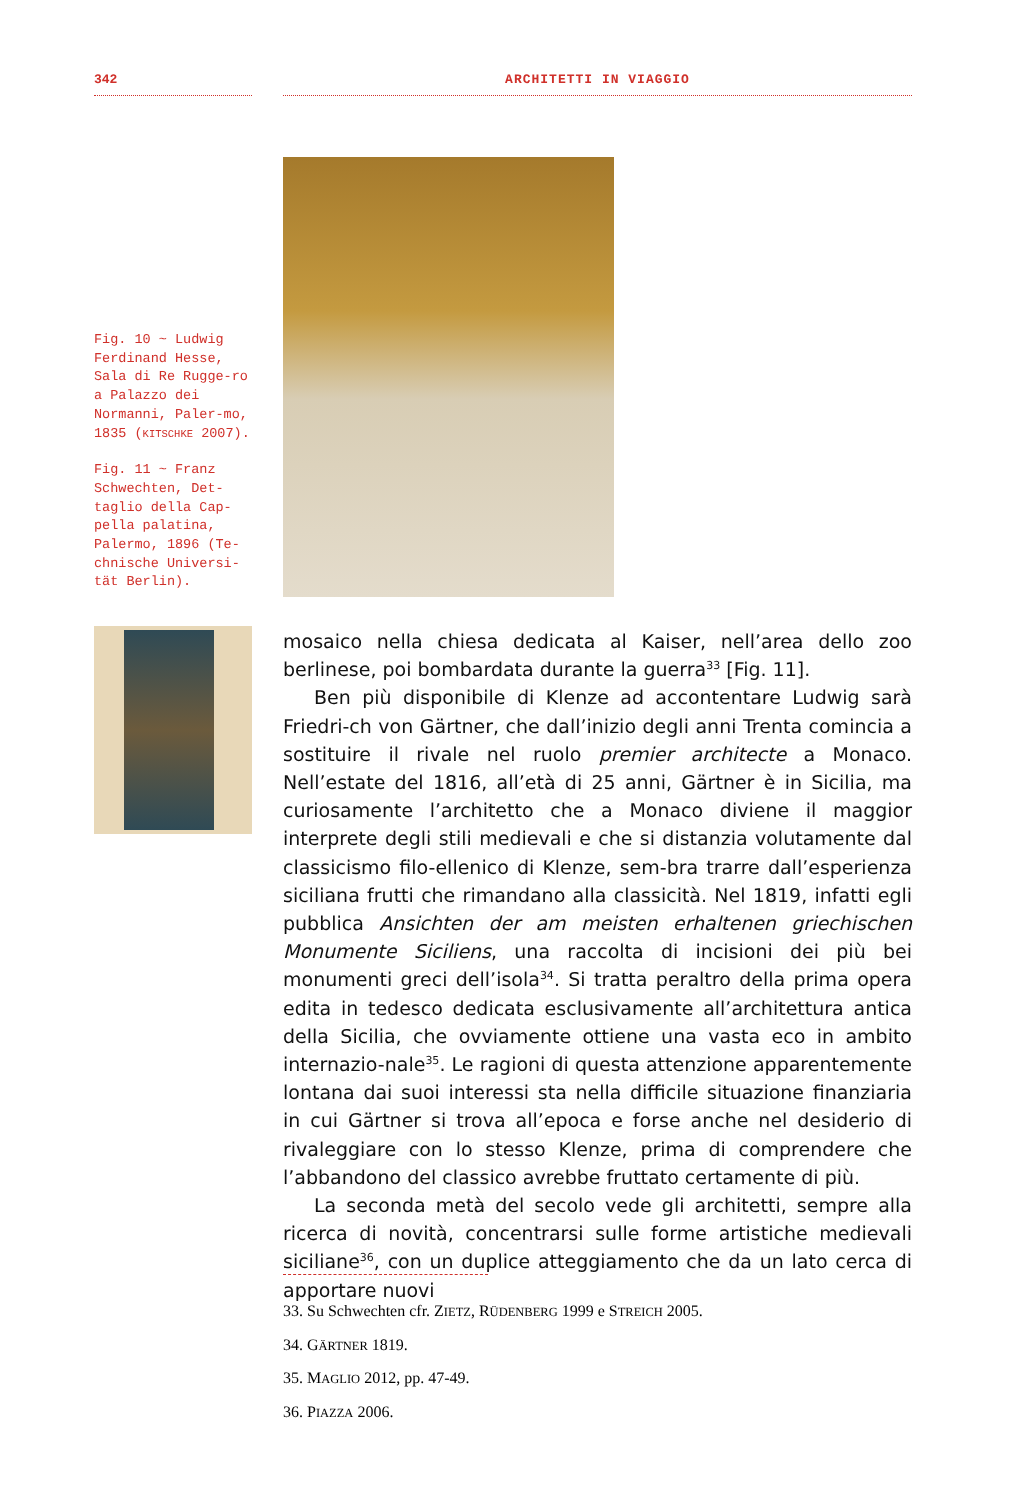342 ARCHITETTI IN VIAGGIO
Fig. 10 ~ Ludwig Ferdinand Hesse, Sala di Re Rugge-ro a Palazzo dei Normanni, Paler-mo, 1835 (KITSCHKE 2007).
Fig. 11 ~ Franz Schwechten, Det-taglio della Cap-pella palatina, Palermo, 1896 (Te-chnische Universi-tät Berlin).
mosaico nella chiesa dedicata al Kaiser, nell’area dello zoo berlinese, poi bombardata durante la guerra<sup>33</sup> [Fig. 11].
Ben più disponibile di Klenze ad accontentare Ludwig sarà Friedri-ch von Gärtner, che dall’inizio degli anni Trenta comincia a sostituire il rivale nel ruolo premier architecte a Monaco. Nell’estate del 1816, all’età di 25 anni, Gärtner è in Sicilia, ma curiosamente l’architetto che a Monaco diviene il maggior interprete degli stili medievali e che si distanzia volutamente dal classicismo filo-ellenico di Klenze, sem-bra trarre dall’esperienza siciliana frutti che rimandano alla classicità. Nel 1819, infatti egli pubblica Ansichten der am meisten erhaltenen griechischen Monumente Siciliens, una raccolta di incisioni dei più bei monumenti greci dell’isola<sup>34</sup>. Si tratta peraltro della prima opera edita in tedesco dedicata esclusivamente all’architettura antica della Sicilia, che ovviamente ottiene una vasta eco in ambito internazio-nale<sup>35</sup>. Le ragioni di questa attenzione apparentemente lontana dai suoi interessi sta nella difficile situazione finanziaria in cui Gärtner si trova all’epoca e forse anche nel desiderio di rivaleggiare con lo stesso Klenze, prima di comprendere che l’abbandono del classico avrebbe fruttato certamente di più.
La seconda metà del secolo vede gli architetti, sempre alla ricerca di novità, concentrarsi sulle forme artistiche medievali siciliane<sup>36</sup>, con un duplice atteggiamento che da un lato cerca di apportare nuovi
33. Su Schwechten cfr. ZIETZ, RÜDENBERG 1999 e STREICH 2005.
34. GÄRTNER 1819.
35. MAGLIO 2012, pp. 47-49.
36. PIAZZA 2006.